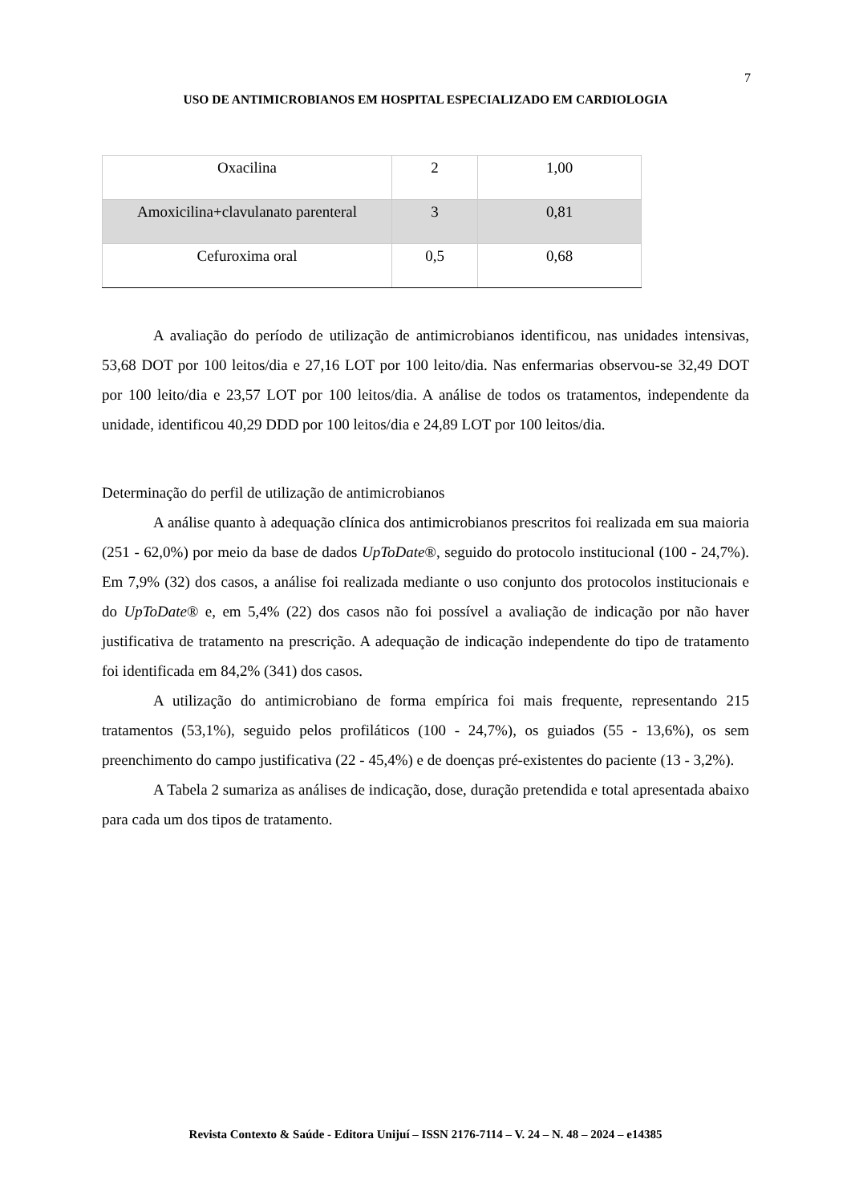7
USO DE ANTIMICROBIANOS EM HOSPITAL ESPECIALIZADO EM CARDIOLOGIA
| Oxacilina | 2 | 1,00 |
| Amoxicilina+clavulanato parenteral | 3 | 0,81 |
| Cefuroxima oral | 0,5 | 0,68 |
A avaliação do período de utilização de antimicrobianos identificou, nas unidades intensivas, 53,68 DOT por 100 leitos/dia e 27,16 LOT por 100 leito/dia. Nas enfermarias observou-se 32,49 DOT por 100 leito/dia e 23,57 LOT por 100 leitos/dia. A análise de todos os tratamentos, independente da unidade, identificou 40,29 DDD por 100 leitos/dia e 24,89 LOT por 100 leitos/dia.
Determinação do perfil de utilização de antimicrobianos
A análise quanto à adequação clínica dos antimicrobianos prescritos foi realizada em sua maioria (251 - 62,0%) por meio da base de dados UpToDate®, seguido do protocolo institucional (100 - 24,7%). Em 7,9% (32) dos casos, a análise foi realizada mediante o uso conjunto dos protocolos institucionais e do UpToDate® e, em 5,4% (22) dos casos não foi possível a avaliação de indicação por não haver justificativa de tratamento na prescrição. A adequação de indicação independente do tipo de tratamento foi identificada em 84,2% (341) dos casos.
A utilização do antimicrobiano de forma empírica foi mais frequente, representando 215 tratamentos (53,1%), seguido pelos profiláticos (100 - 24,7%), os guiados (55 - 13,6%), os sem preenchimento do campo justificativa (22 - 45,4%) e de doenças pré-existentes do paciente (13 - 3,2%).
A Tabela 2 sumariza as análises de indicação, dose, duração pretendida e total apresentada abaixo para cada um dos tipos de tratamento.
Revista Contexto & Saúde - Editora Unijuí – ISSN 2176-7114 – V. 24 – N. 48 – 2024 – e14385